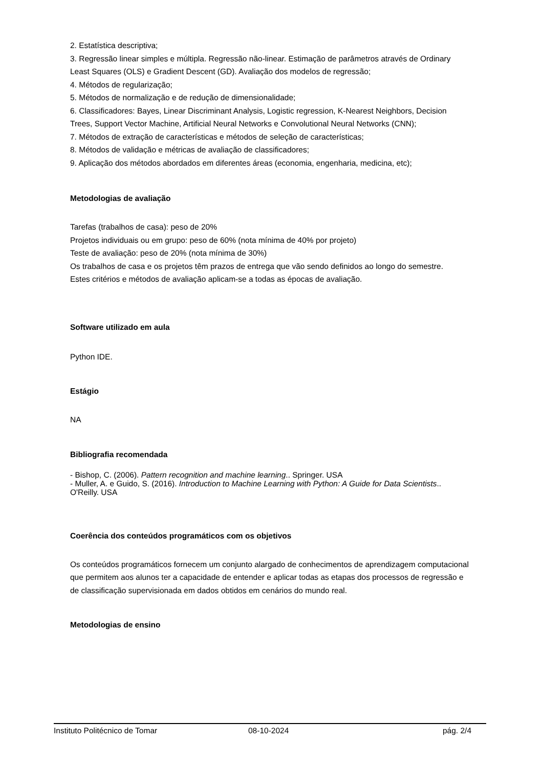2. Estatística descriptiva;
3. Regressão linear simples e múltipla. Regressão não-linear. Estimação de parâmetros através de Ordinary Least Squares (OLS) e Gradient Descent (GD). Avaliação dos modelos de regressão;
4. Métodos de regularização;
5. Métodos de normalização e de redução de dimensionalidade;
6. Classificadores: Bayes, Linear Discriminant Analysis, Logistic regression, K-Nearest Neighbors, Decision Trees, Support Vector Machine, Artificial Neural Networks e Convolutional Neural Networks (CNN);
7. Métodos de extração de características e métodos de seleção de características;
8. Métodos de validação e métricas de avaliação de classificadores;
9. Aplicação dos métodos abordados em diferentes áreas (economia, engenharia, medicina, etc);
Metodologias de avaliação
Tarefas (trabalhos de casa): peso de 20%
Projetos individuais ou em grupo: peso de 60% (nota mínima de 40% por projeto)
Teste de avaliação: peso de 20% (nota mínima de 30%)
Os trabalhos de casa e os projetos têm prazos de entrega que vão sendo definidos ao longo do semestre.
Estes critérios e métodos de avaliação aplicam-se a todas as épocas de avaliação.
Software utilizado em aula
Python IDE.
Estágio
NA
Bibliografia recomendada
- Bishop, C. (2006). Pattern recognition and machine learning.. Springer. USA
- Muller, A. e Guido, S. (2016). Introduction to Machine Learning with Python: A Guide for Data Scientists.. O'Reilly. USA
Coerência dos conteúdos programáticos com os objetivos
Os conteúdos programáticos fornecem um conjunto alargado de conhecimentos de aprendizagem computacional que permitem aos alunos ter a capacidade de entender e aplicar todas as etapas dos processos de regressão e de classificação supervisionada em dados obtidos em cenários do mundo real.
Metodologias de ensino
Instituto Politécnico de Tomar 08-10-2024 pág. 2/4